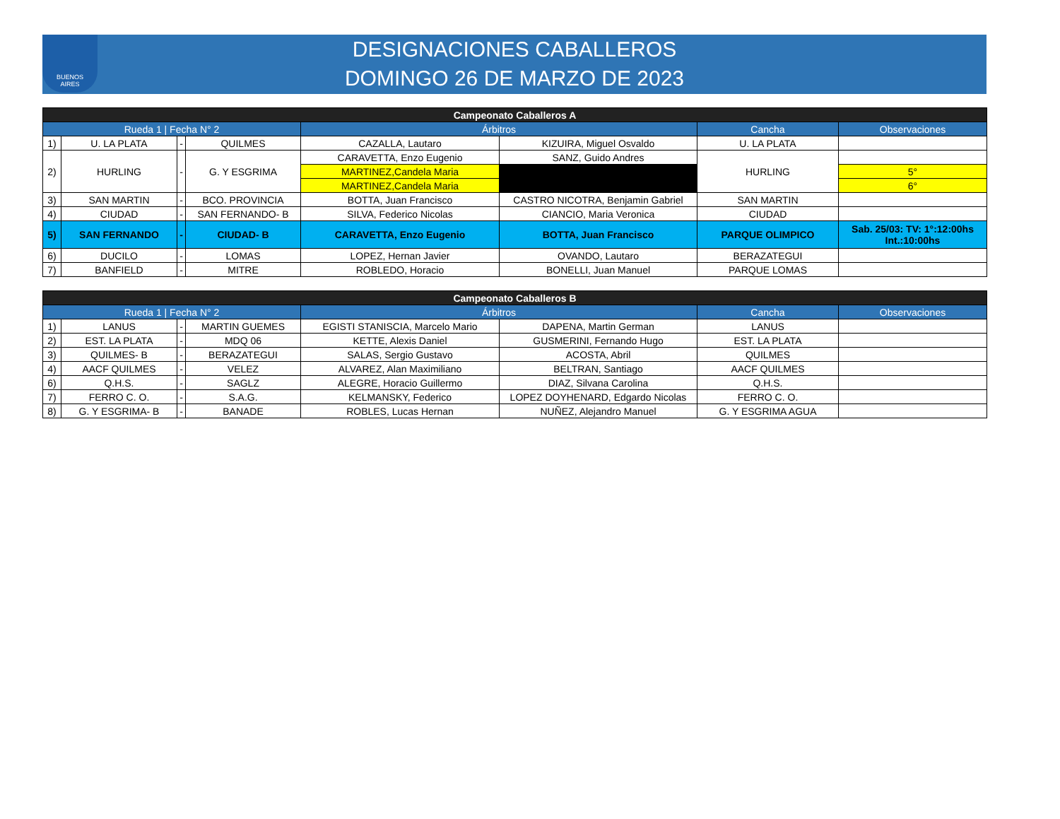BUENOS
AIRES
DESIGNACIONES CABALLEROS
DOMINGO 26 DE MARZO DE 2023
| Campeonato Caballeros A | | | | | | | |
| --- | --- | --- | --- | --- | --- | --- | --- |
| Rueda 1 / Fecha N° 2 | | | | Árbitros | | Cancha | Observaciones |
| 1) | U. LA PLATA | - | QUILMES | CAZALLA, Lautaro | KIZUIRA, Miguel Osvaldo | U. LA PLATA | |
| 2) | HURLING | - | G. Y ESGRIMA | CARAVETTA, Enzo Eugenio | SANZ, Guido Andres | HURLING | |
| | | | | MARTINEZ,Candela Maria | | | 5° |
| | | | | MARTINEZ,Candela Maria | | | 6° |
| 3) | SAN MARTIN | - | BCO. PROVINCIA | BOTTA, Juan Francisco | CASTRO NICOTRA, Benjamin Gabriel | SAN MARTIN | |
| 4) | CIUDAD | - | SAN FERNANDO- B | SILVA, Federico Nicolas | CIANCIO, Maria Veronica | CIUDAD | |
| 5) | SAN FERNANDO | - | CIUDAD- B | CARAVETTA, Enzo Eugenio | BOTTA, Juan Francisco | PARQUE OLIMPICO | Sab. 25/03: TV: 1°:12:00hs Int.:10:00hs |
| 6) | DUCILO | - | LOMAS | LOPEZ, Hernan Javier | OVANDO, Lautaro | BERAZATEGUI | |
| 7) | BANFIELD | - | MITRE | ROBLEDO, Horacio | BONELLI, Juan Manuel | PARQUE LOMAS | |
| Campeonato Caballeros B | | | | | | | |
| --- | --- | --- | --- | --- | --- | --- | --- |
| Rueda 1 / Fecha N° 2 | | | | Árbitros | | Cancha | Observaciones |
| 1) | LANUS | - | MARTIN GUEMES | EGISTI STANISCIA, Marcelo Mario | DAPENA, Martin German | LANUS | |
| 2) | EST. LA PLATA | - | MDQ 06 | KETTE, Alexis Daniel | GUSMERINI, Fernando Hugo | EST. LA PLATA | |
| 3) | QUILMES- B | - | BERAZATEGUI | SALAS, Sergio Gustavo | ACOSTA, Abril | QUILMES | |
| 4) | AACF QUILMES | - | VELEZ | ALVAREZ, Alan Maximiliano | BELTRAN, Santiago | AACF QUILMES | |
| 6) | Q.H.S. | - | SAGLZ | ALEGRE, Horacio Guillermo | DIAZ, Silvana Carolina | Q.H.S. | |
| 7) | FERRO C. O. | - | S.A.G. | KELMANSKY, Federico | LOPEZ DOYHENARD, Edgardo Nicolas | FERRO C. O. | |
| 8) | G. Y ESGRIMA- B | - | BANADE | ROBLES, Lucas Hernan | NUÑEZ, Alejandro Manuel | G. Y ESGRIMA AGUA | |